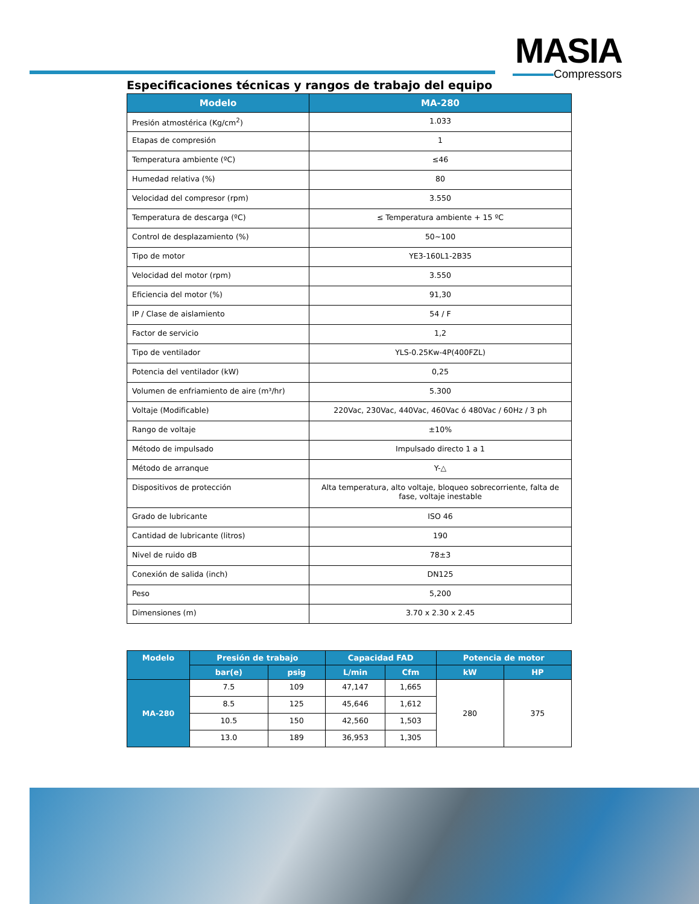MASIA
Compressors
Especificaciones técnicas y rangos de trabajo del equipo
| Modelo | MA-280 |
| --- | --- |
| Presión atmostérica (Kg/cm<sup>2</sup>) | 1.033 |
| Etapas de compresión | 1 |
| Temperatura ambiente (ºC) | ≤46 |
| Humedad relativa (%) | 80 |
| Velocidad del compresor (rpm) | 3.550 |
| Temperatura de descarga (ºC) | ≤ Temperatura ambiente + 15 ºC |
| Control de desplazamiento (%) | 50~100 |
| Tipo de motor | YE3-160L1-2B35 |
| Velocidad del motor (rpm) | 3.550 |
| Eficiencia del motor (%) | 91,30 |
| IP / Clase de aislamiento | 54 / F |
| Factor de servicio | 1,2 |
| Tipo de ventilador | YLS-0.25Kw-4P(400FZL) |
| Potencia del ventilador (kW) | 0,25 |
| Volumen de enfriamiento de aire (m³/hr) | 5.300 |
| Voltaje (Modificable) | 220Vac, 230Vac, 440Vac, 460Vac ó 480Vac / 60Hz / 3 ph |
| Rango de voltaje | ±10% |
| Método de impulsado | Impulsado directo 1 a 1 |
| Método de arranque | Y-△ |
| Dispositivos de protección | Alta temperatura, alto voltaje, bloqueo sobrecorriente, falta de fase, voltaje inestable |
| Grado de lubricante | ISO 46 |
| Cantidad de lubricante (litros) | 190 |
| Nivel de ruido dB | 78±3 |
| Conexión de salida (inch) | DN125 |
| Peso | 5,200 |
| Dimensiones (m) | 3.70 x 2.30 x 2.45 |
| Modelo | Presión de trabajo | | Capacidad FAD | | Potencia de motor | |
| --- | --- | --- | --- | --- | --- | --- |
| | bar(e) | psig | L/min | Cfm | kW | HP |
| MA-280 | 7.5 | 109 | 47,147 | 1,665 | 280 | 375 |
| | 8.5 | 125 | 45,646 | 1,612 | | |
| | 10.5 | 150 | 42,560 | 1,503 | | |
| | 13.0 | 189 | 36,953 | 1,305 | | |